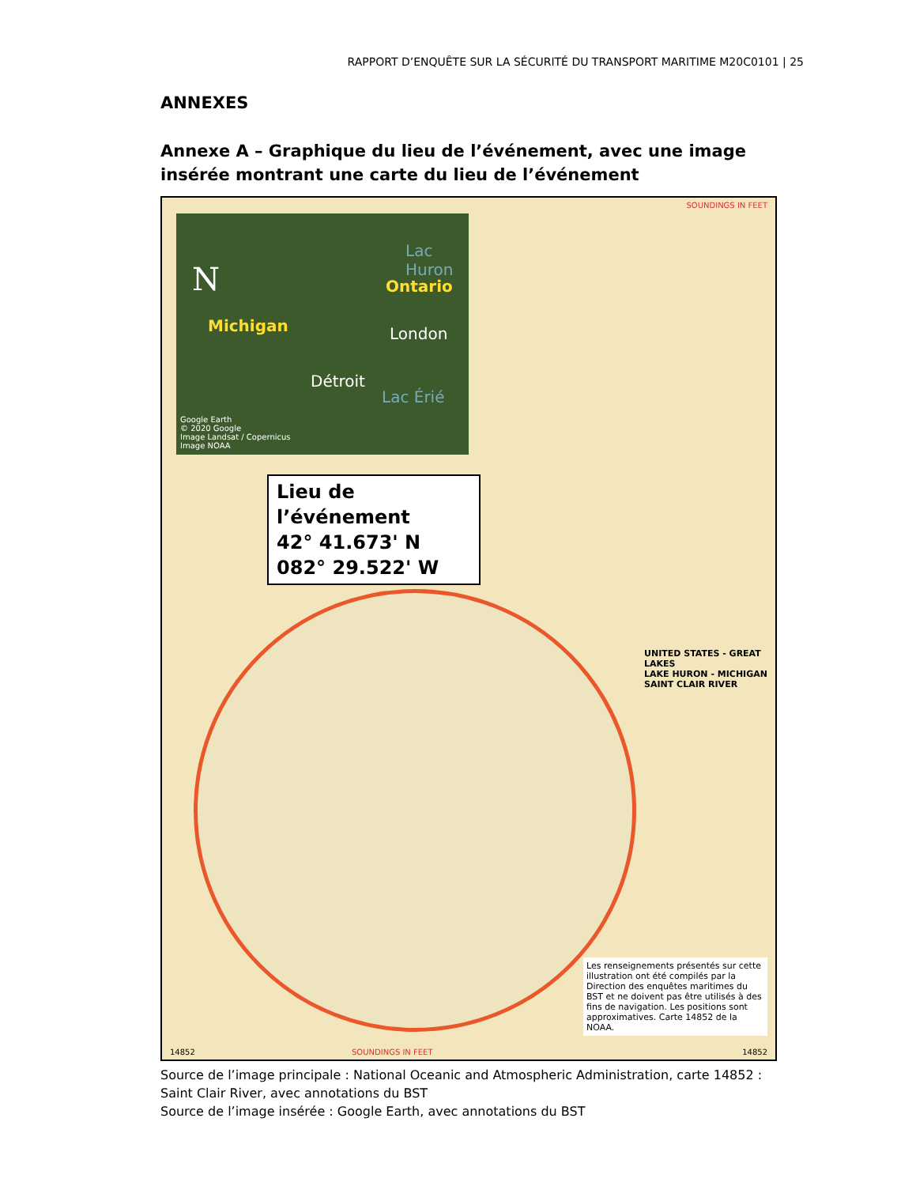RAPPORT D’ENQUÊTE SUR LA SÉCURITÉ DU TRANSPORT MARITIME M20C0101 | 25
ANNEXES
Annexe A – Graphique du lieu de l’événement, avec une image insérée montrant une carte du lieu de l’événement
SOUNDINGS IN FEET
N
Lac Huron
Ontario
Michigan London
Détroit
Lac Érié
Google Earth
© 2020 Google
Image Landsat / Copernicus
Image NOAA
Lieu de l’événement
42° 41.673' N
082° 29.522' W
UNITED STATES - GREAT LAKES
LAKE HURON - MICHIGAN
SAINT CLAIR RIVER
Les renseignements présentés sur cette illustration ont été compilés par la Direction des enquêtes maritimes du BST et ne doivent pas être utilisés à des fins de navigation. Les positions sont approximatives. Carte 14852 de la NOAA.
14852 SOUNDINGS IN FEET 14852
Source de l’image principale : National Oceanic and Atmospheric Administration, carte 14852 : Saint Clair River, avec annotations du BST
Source de l’image insérée : Google Earth, avec annotations du BST